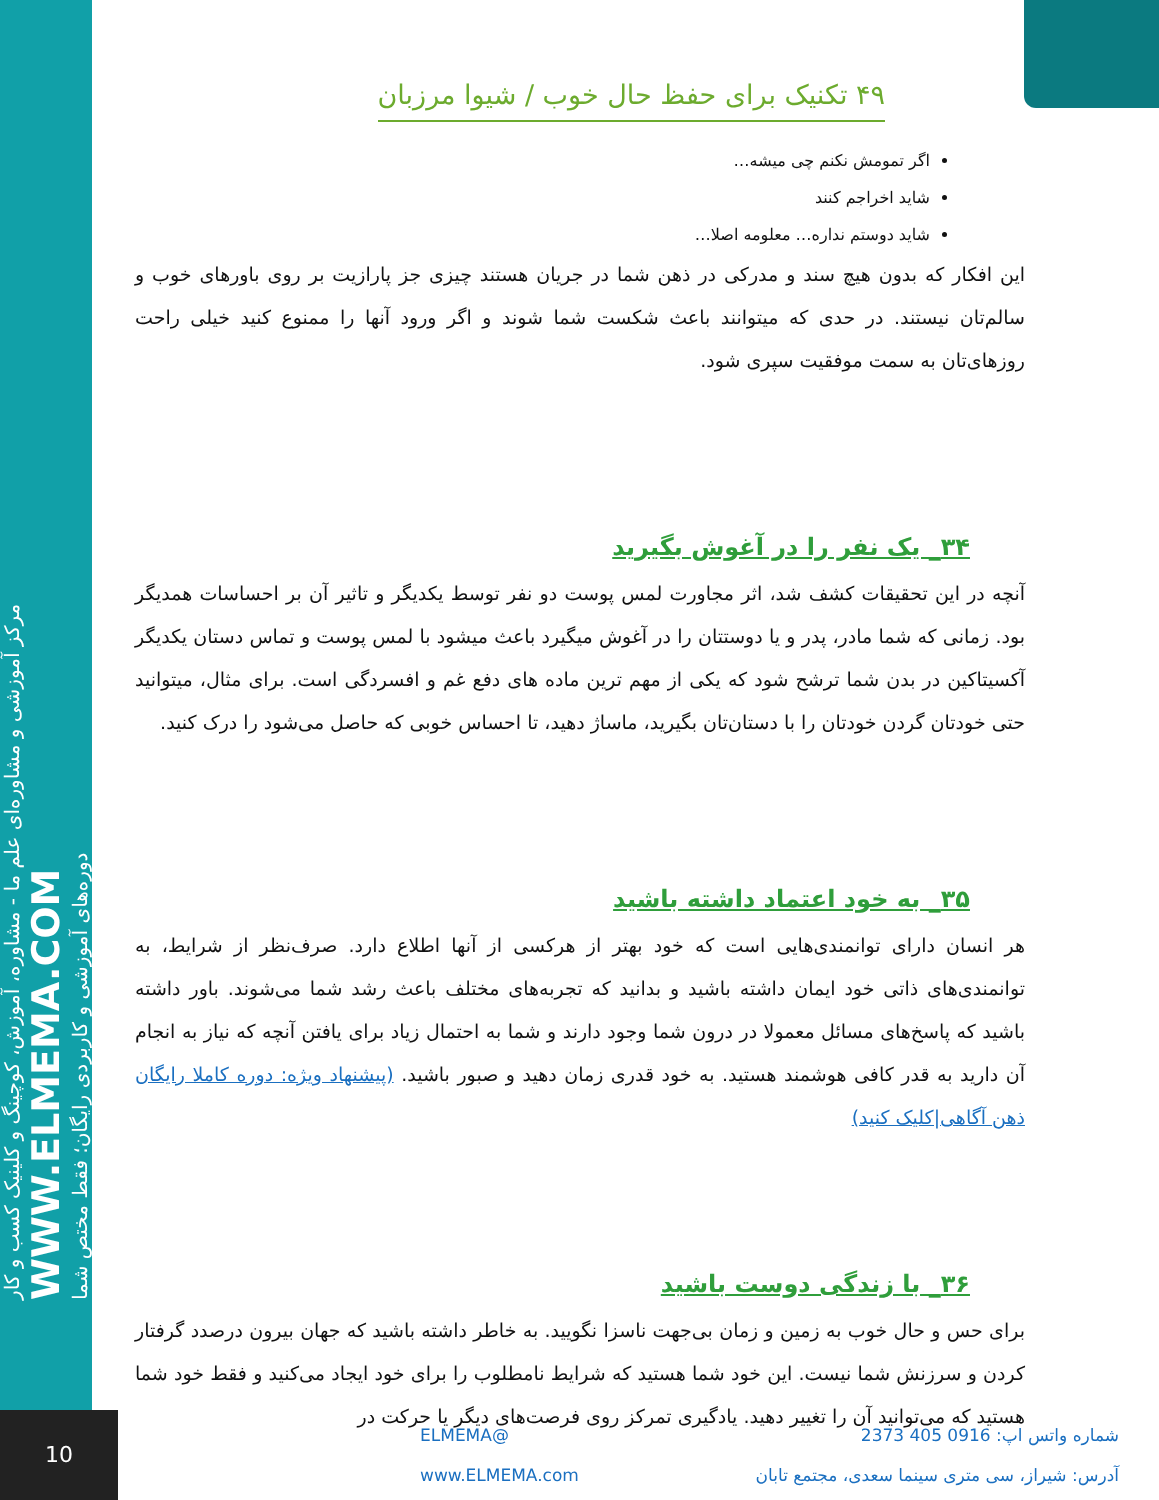مرکز آموزشی و مشاوره‌ای علم ما - مشاوره، آموزش، کوچینگ و کلینیک کسب و کار
WWW.ELMEMA.COM
دوره‌های آموزشی و کاربردی رایگان؛ فقط مختص شما
۴۹ تکنیک برای حفظ حال خوب / شیوا مرزبان
اگر تمومش نکنم چی میشه…
شاید اخراجم کنند
شاید دوستم نداره… معلومه اصلا…
این افکار که بدون هیچ سند و مدرکی در ذهن شما در جریان هستند چیزی جز پارازیت بر روی باورهای خوب و سالم‌تان نیستند. در حدی که میتوانند باعث شکست شما شوند و اگر ورود آنها را ممنوع کنید خیلی راحت روزهای‌تان به سمت موفقیت سپری شود.
۳۴_ یک نفر را در آغوش بگیرید
آنچه در این تحقیقات کشف شد، اثر مجاورت لمس پوست دو نفر توسط یکدیگر و تاثیر آن بر احساسات همدیگر بود. زمانی که شما مادر، پدر و یا دوستتان را در آغوش میگیرد باعث میشود با لمس پوست و تماس دستان یکدیگر آکسیتاکین در بدن شما ترشح شود که یکی از مهم ترین ماده های دفع غم و افسردگی است. برای مثال، میتوانید حتی خودتان گردن خودتان را با دستان‌تان بگیرید، ماساژ دهید، تا احساس خوبی که حاصل می‌شود را درک کنید.
۳۵_ به خود اعتماد داشته باشید
هر انسان دارای توانمندی‌هایی است که خود بهتر از هرکسی از آنها اطلاع دارد. صرف‌نظر از شرایط، به توانمندی‌های ذاتی خود ایمان داشته باشید و بدانید که تجربه‌های مختلف باعث رشد شما می‌شوند. باور داشته باشید که پاسخ‌های مسائل معمولا در درون شما وجود دارند و شما به احتمال زیاد برای یافتن آنچه که نیاز به انجام آن دارید به قدر کافی هوشمند هستید. به خود قدری زمان دهید و صبور باشید. (پیشنهاد ویژه: دوره کاملا رایگان ذهن آگاهی|کلیک کنید)
۳۶_ با زندگی دوست باشید
برای حس و حال خوب به زمین و زمان بی‌جهت ناسزا نگویید. به خاطر داشته باشید که جهان بیرون درصدد گرفتار کردن و سرزنش شما نیست. این خود شما هستید که شرایط نامطلوب را برای خود ایجاد می‌کنید و فقط خود شما هستید که می‌توانید آن را تغییر دهید. یادگیری تمرکز روی فرصت‌های دیگر یا حرکت در
10
شماره واتس اپ: 0916 405 2373 @ELMEMA
آدرس: شیراز، سی متری سینما سعدی، مجتمع تابان www.ELMEMA.com